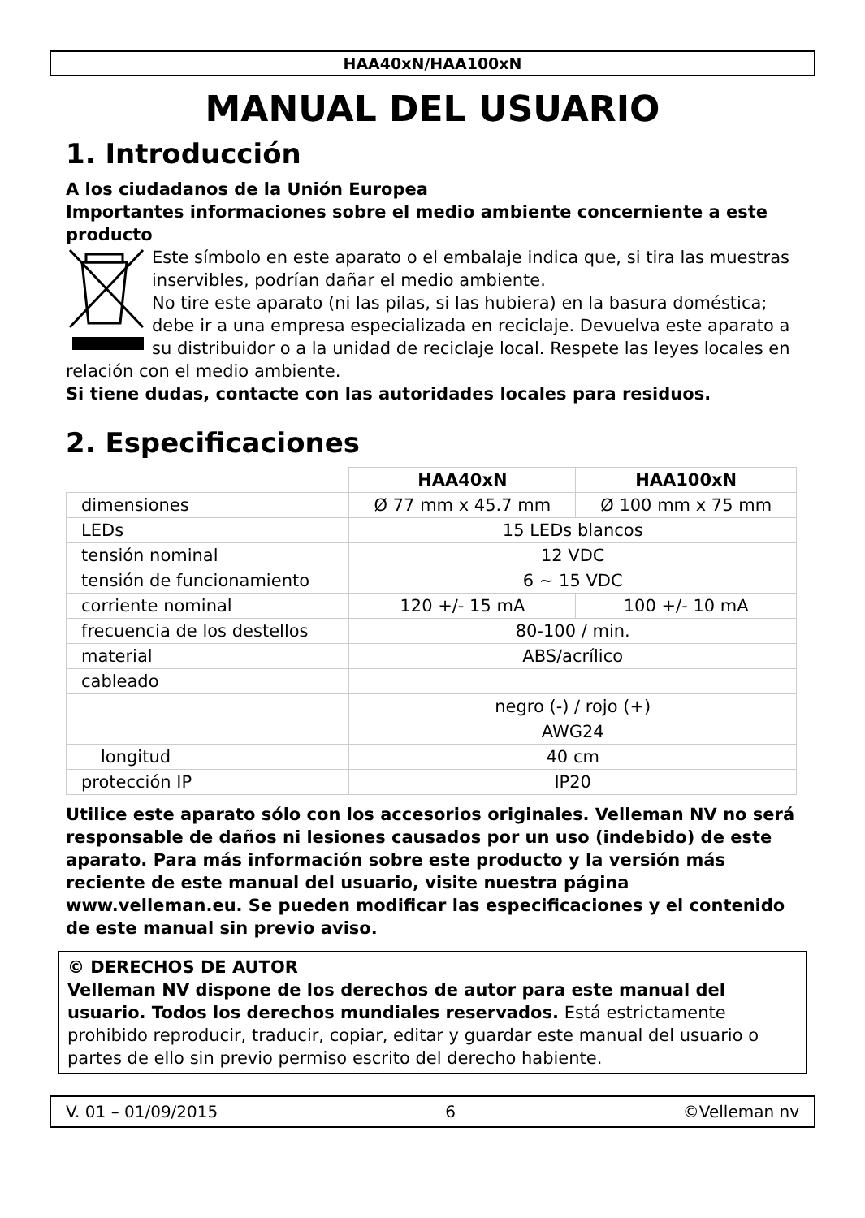HAA40xN/HAA100xN
MANUAL DEL USUARIO
1. Introducción
A los ciudadanos de la Unión Europea
Importantes informaciones sobre el medio ambiente concerniente a este producto
Este símbolo en este aparato o el embalaje indica que, si tira las muestras inservibles, podrían dañar el medio ambiente.
No tire este aparato (ni las pilas, si las hubiera) en la basura doméstica; debe ir a una empresa especializada en reciclaje. Devuelva este aparato a su distribuidor o a la unidad de reciclaje local. Respete las leyes locales en relación con el medio ambiente.
Si tiene dudas, contacte con las autoridades locales para residuos.
2. Especificaciones
| | HAA40xN | HAA100xN |
| --- | --- | --- |
| dimensiones | Ø 77 mm x 45.7 mm | Ø 100 mm x 75 mm |
| LEDs | 15 LEDs blancos | |
| tensión nominal | 12 VDC | |
| tensión de funcionamiento | 6 ~ 15 VDC | |
| corriente nominal | 120 +/- 15 mA | 100 +/- 10 mA |
| frecuencia de los destellos | 80-100 / min. | |
| material | ABS/acrílico | |
| cableado | | |
| | negro (-) / rojo (+) | |
| | AWG24 | |
| longitud | 40 cm | |
| protección IP | IP20 | |
Utilice este aparato sólo con los accesorios originales. Velleman NV no será responsable de daños ni lesiones causados por un uso (indebido) de este aparato. Para más información sobre este producto y la versión más reciente de este manual del usuario, visite nuestra página www.velleman.eu. Se pueden modificar las especificaciones y el contenido de este manual sin previo aviso.
© DERECHOS DE AUTOR
Velleman NV dispone de los derechos de autor para este manual del usuario. Todos los derechos mundiales reservados. Está estrictamente prohibido reproducir, traducir, copiar, editar y guardar este manual del usuario o partes de ello sin previo permiso escrito del derecho habiente.
V. 01 – 01/09/2015 6 ©Velleman nv